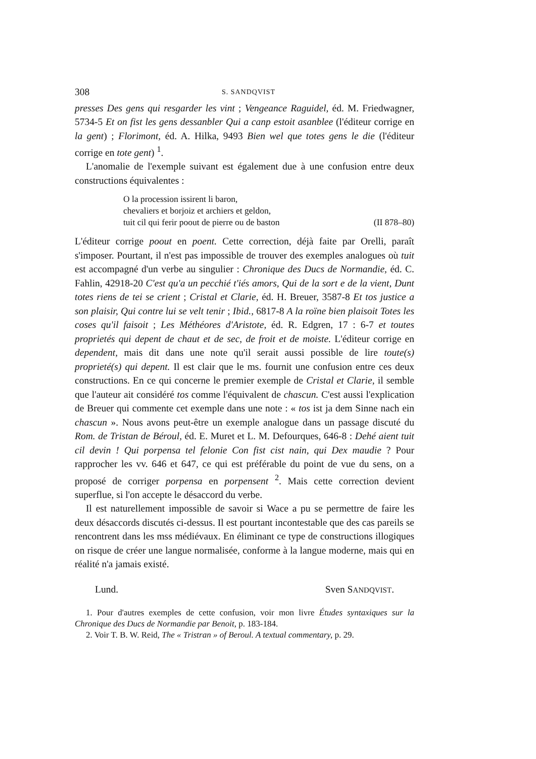308 S. SANDQVIST
presses Des gens qui resgarder les vint ; Vengeance Raguidel, éd. M. Friedwagner, 5734-5 Et on fist les gens dessanbler Qui a canp estoit asanblee (l'éditeur corrige en la gent) ; Florimont, éd. A. Hilka, 9493 Bien wel que totes gens le die (l'éditeur corrige en tote gent) <sup>1</sup>.
L'anomalie de l'exemple suivant est également due à une confusion entre deux constructions équivalentes :
O la procession issirent li baron,
chevaliers et borjoiz et archiers et geldon,
tuit cil qui ferir poout de pierre ou de baston (II 878–80)
L'éditeur corrige poout en poent. Cette correction, déjà faite par Orelli, paraît s'imposer. Pourtant, il n'est pas impossible de trouver des exemples analogues où tuit est accompagné d'un verbe au singulier : Chronique des Ducs de Normandie, éd. C. Fahlin, 42918-20 C'est qu'a un pecchié t'iés amors, Qui de la sort e de la vient, Dunt totes riens de tei se crient ; Cristal et Clarie, éd. H. Breuer, 3587-8 Et tos justice a son plaisir, Qui contre lui se velt tenir ; Ibid., 6817-8 A la roïne bien plaisoit Totes les coses qu'il faisoit ; Les Méthéores d'Aristote, éd. R. Edgren, 17 : 6-7 et toutes proprietés qui depent de chaut et de sec, de froit et de moiste. L'éditeur corrige en dependent, mais dit dans une note qu'il serait aussi possible de lire toute(s) proprieté(s) qui depent. Il est clair que le ms. fournit une confusion entre ces deux constructions. En ce qui concerne le premier exemple de Cristal et Clarie, il semble que l'auteur ait considéré tos comme l'équivalent de chascun. C'est aussi l'explication de Breuer qui commente cet exemple dans une note : « tos ist ja dem Sinne nach ein chascun ». Nous avons peut-être un exemple analogue dans un passage discuté du Rom. de Tristan de Béroul, éd. E. Muret et L. M. Defourques, 646-8 : Dehé aient tuit cil devin ! Qui porpensa tel felonie Con fist cist nain, qui Dex maudie ? Pour rapprocher les vv. 646 et 647, ce qui est préférable du point de vue du sens, on a proposé de corriger porpensa en porpensent <sup>2</sup>. Mais cette correction devient superflue, si l'on accepte le désaccord du verbe.
Il est naturellement impossible de savoir si Wace a pu se permettre de faire les deux désaccords discutés ci-dessus. Il est pourtant incontestable que des cas pareils se rencontrent dans les mss médiévaux. En éliminant ce type de constructions illogiques on risque de créer une langue normalisée, conforme à la langue moderne, mais qui en réalité n'a jamais existé.
Lund. Sven SANDQVIST.
1. Pour d'autres exemples de cette confusion, voir mon livre Études syntaxiques sur la Chronique des Ducs de Normandie par Benoit, p. 183-184.
2. Voir T. B. W. Reid, The « Tristran » of Beroul. A textual commentary, p. 29.